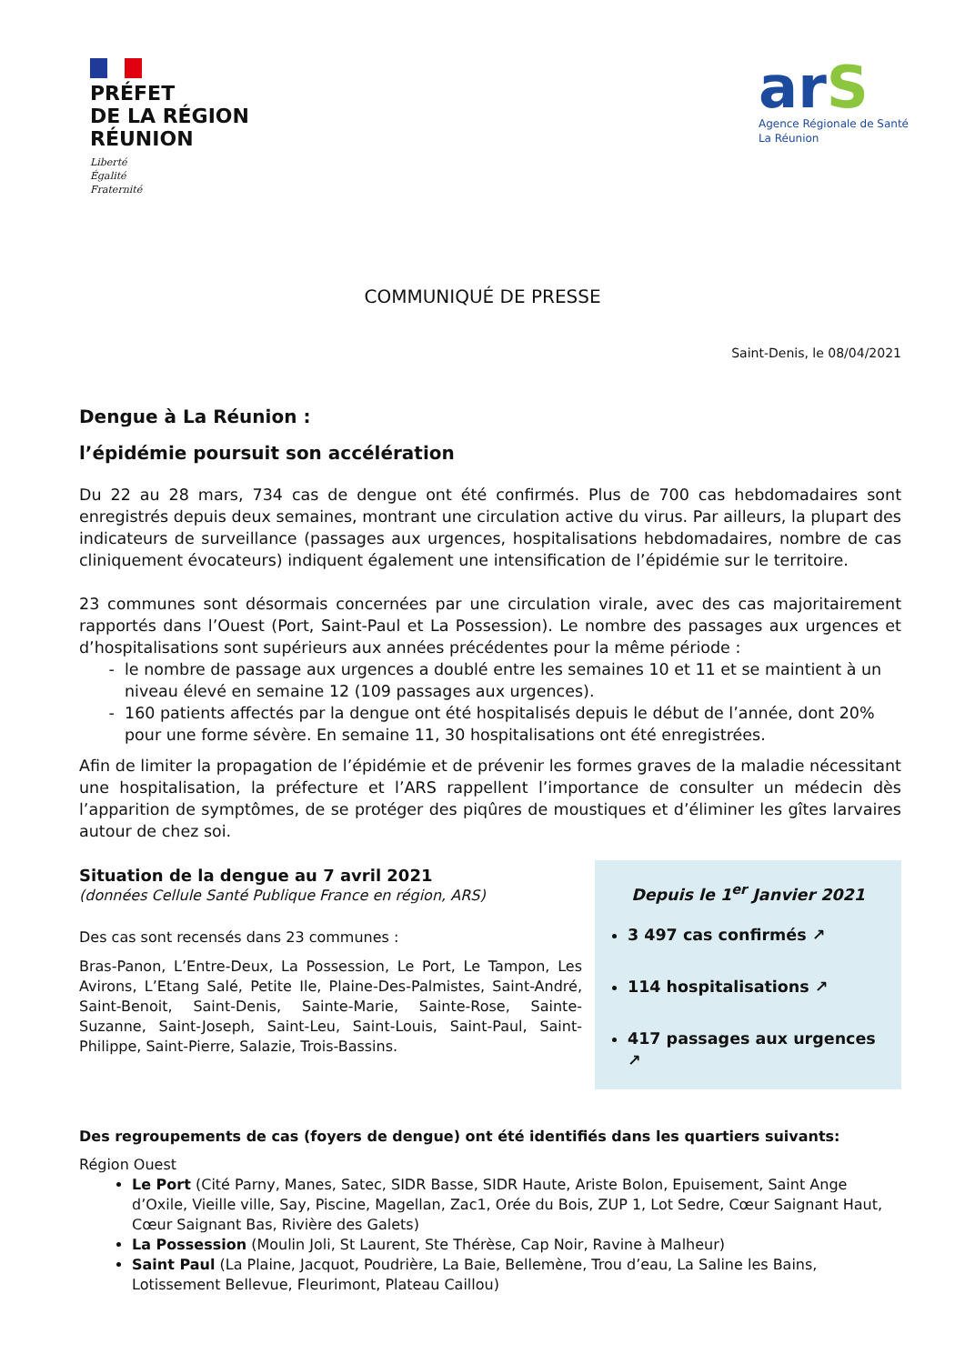PRÉFET
DE LA RÉGION
RÉUNION
Liberté
Égalité
Fraternité
arS
Agence Régionale de Santé
La Réunion
COMMUNIQUÉ DE PRESSE
Saint-Denis, le 08/04/2021
Dengue à La Réunion :
l’épidémie poursuit son accélération
Du 22 au 28 mars, 734 cas de dengue ont été confirmés. Plus de 700 cas hebdomadaires sont enregistrés depuis deux semaines, montrant une circulation active du virus. Par ailleurs, la plupart des indicateurs de surveillance (passages aux urgences, hospitalisations hebdomadaires, nombre de cas cliniquement évocateurs) indiquent également une intensification de l’épidémie sur le territoire.
23 communes sont désormais concernées par une circulation virale, avec des cas majoritairement rapportés dans l’Ouest (Port, Saint-Paul et La Possession). Le nombre des passages aux urgences et d’hospitalisations sont supérieurs aux années précédentes pour la même période :
le nombre de passage aux urgences a doublé entre les semaines 10 et 11 et se maintient à un niveau élevé en semaine 12 (109 passages aux urgences).
160 patients affectés par la dengue ont été hospitalisés depuis le début de l’année, dont 20% pour une forme sévère. En semaine 11, 30 hospitalisations ont été enregistrées.
Afin de limiter la propagation de l’épidémie et de prévenir les formes graves de la maladie nécessitant une hospitalisation, la préfecture et l’ARS rappellent l’importance de consulter un médecin dès l’apparition de symptômes, de se protéger des piqûres de moustiques et d’éliminer les gîtes larvaires autour de chez soi.
Situation de la dengue au 7 avril 2021
(données Cellule Santé Publique France en région, ARS)
Des cas sont recensés dans 23 communes :
Bras-Panon, L’Entre-Deux, La Possession, Le Port, Le Tampon, Les Avirons, L’Etang Salé, Petite Ile, Plaine-Des-Palmistes, Saint-André, Saint-Benoit, Saint-Denis, Sainte-Marie, Sainte-Rose, Sainte-Suzanne, Saint-Joseph, Saint-Leu, Saint-Louis, Saint-Paul, Saint-Philippe, Saint-Pierre, Salazie, Trois-Bassins.
Depuis le 1<sup>er</sup> Janvier 2021
3 497 cas confirmés ↗
114 hospitalisations ↗
417 passages aux urgences ↗
Des regroupements de cas (foyers de dengue) ont été identifiés dans les quartiers suivants:
Région Ouest
Le Port (Cité Parny, Manes, Satec, SIDR Basse, SIDR Haute, Ariste Bolon, Epuisement, Saint Ange d’Oxile, Vieille ville, Say, Piscine, Magellan, Zac1, Orée du Bois, ZUP 1, Lot Sedre, Cœur Saignant Haut, Cœur Saignant Bas, Rivière des Galets)
La Possession (Moulin Joli, St Laurent, Ste Thérèse, Cap Noir, Ravine à Malheur)
Saint Paul (La Plaine, Jacquot, Poudrière, La Baie, Bellemène, Trou d’eau, La Saline les Bains, Lotissement Bellevue, Fleurimont, Plateau Caillou)